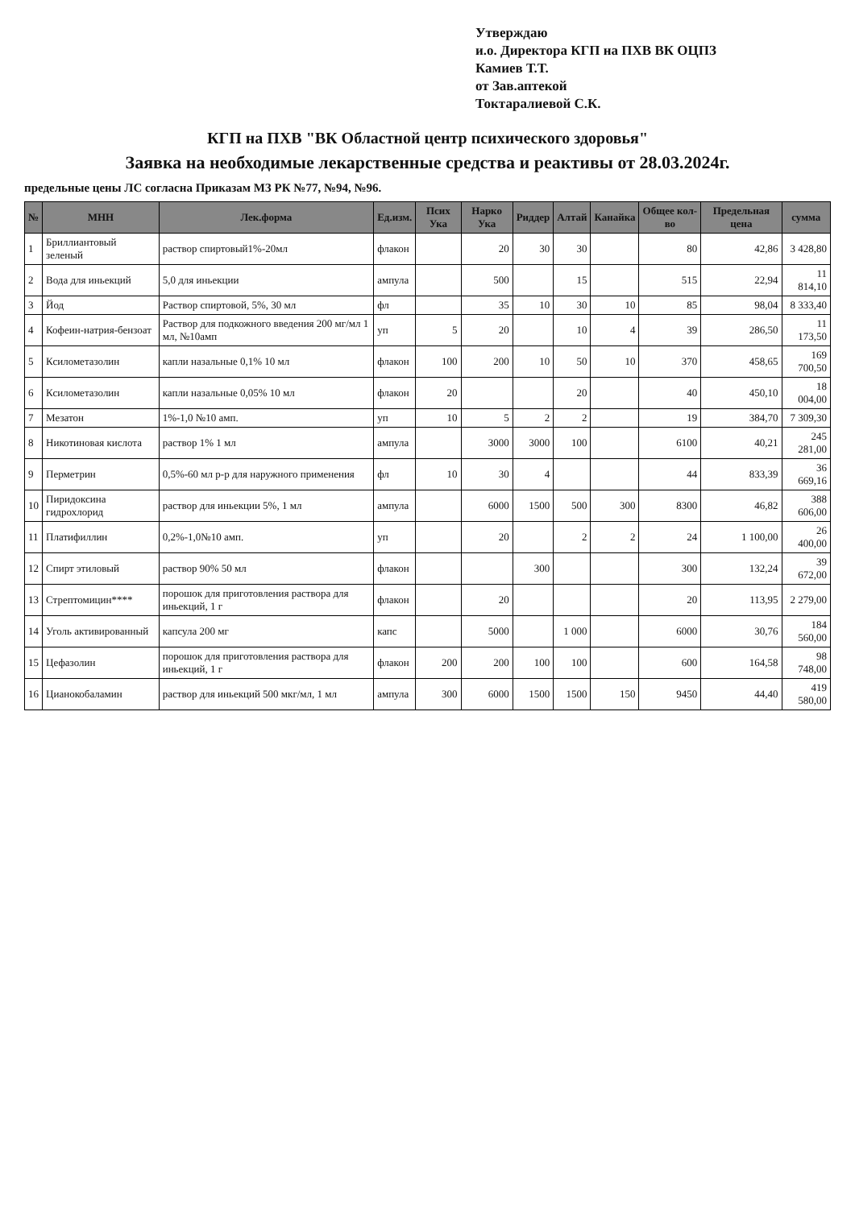Утверждаю
и.о. Директора КГП на ПХВ ВК ОЦПЗ
Камиев Т.Т.
от Зав.аптекой
Токтаралиевой С.К.
КГП на ПХВ "ВК Областной центр психического здоровья"
Заявка на необходимые лекарственные средства и реактивы от 28.03.2024г.
предельные цены ЛС согласна Приказам МЗ РК №77, №94, №96.
| № | МНН | Лек.форма | Ед.изм. | Псих Ука | Нарко Ука | Риддер | Алтай | Канайка | Общее кол-во | Предельная цена | сумма |
| --- | --- | --- | --- | --- | --- | --- | --- | --- | --- | --- | --- |
| 1 | Бриллиантовый зеленый | раствор спиртовый1%-20мл | флакон | | 20 | 30 | 30 | | 80 | 42,86 | 3 428,80 |
| 2 | Вода для иньекций | 5,0 для иньекции | ампула | | 500 | | 15 | | 515 | 22,94 | 11 814,10 |
| 3 | Йод | Раствор спиртовой, 5%, 30 мл | фл | | 35 | 10 | 30 | 10 | 85 | 98,04 | 8 333,40 |
| 4 | Кофеин-натрия-бензоат | Раствор для подкожного введения 200 мг/мл 1 мл, №10амп | уп | 5 | 20 | | 10 | 4 | 39 | 286,50 | 11 173,50 |
| 5 | Ксилометазолин | капли назальные 0,1% 10 мл | флакон | 100 | 200 | 10 | 50 | 10 | 370 | 458,65 | 169 700,50 |
| 6 | Ксилометазолин | капли назальные 0,05% 10 мл | флакон | 20 | | | 20 | | 40 | 450,10 | 18 004,00 |
| 7 | Мезатон | 1%-1,0 №10 амп. | уп | 10 | 5 | 2 | 2 | | 19 | 384,70 | 7 309,30 |
| 8 | Никотиновая кислота | раствор 1% 1 мл | ампула | | 3000 | 3000 | 100 | | 6100 | 40,21 | 245 281,00 |
| 9 | Перметрин | 0,5%-60 мл р-р для наружного применения | фл | 10 | 30 | 4 | | | 44 | 833,39 | 36 669,16 |
| 10 | Пиридоксина гидрохлорид | раствор для иньекции 5%, 1 мл | ампула | | 6000 | 1500 | 500 | 300 | 8300 | 46,82 | 388 606,00 |
| 11 | Платифиллин | 0,2%-1,0№10 амп. | уп | | 20 | | 2 | 2 | 24 | 1 100,00 | 26 400,00 |
| 12 | Спирт этиловый | раствор 90% 50 мл | флакон | | | 300 | | | 300 | 132,24 | 39 672,00 |
| 13 | Стрептомицин**** | порошок для приготовления раствора для иньекций, 1 г | флакон | | 20 | | | | 20 | 113,95 | 2 279,00 |
| 14 | Уголь активированный | капсула 200 мг | капс | | 5000 | | 1 000 | | 6000 | 30,76 | 184 560,00 |
| 15 | Цефазолин | порошок для приготовления раствора для иньекций, 1 г | флакон | 200 | 200 | 100 | 100 | | 600 | 164,58 | 98 748,00 |
| 16 | Цианокобаламин | раствор для иньекций 500 мкг/мл, 1 мл | ампула | 300 | 6000 | 1500 | 1500 | 150 | 9450 | 44,40 | 419 580,00 |